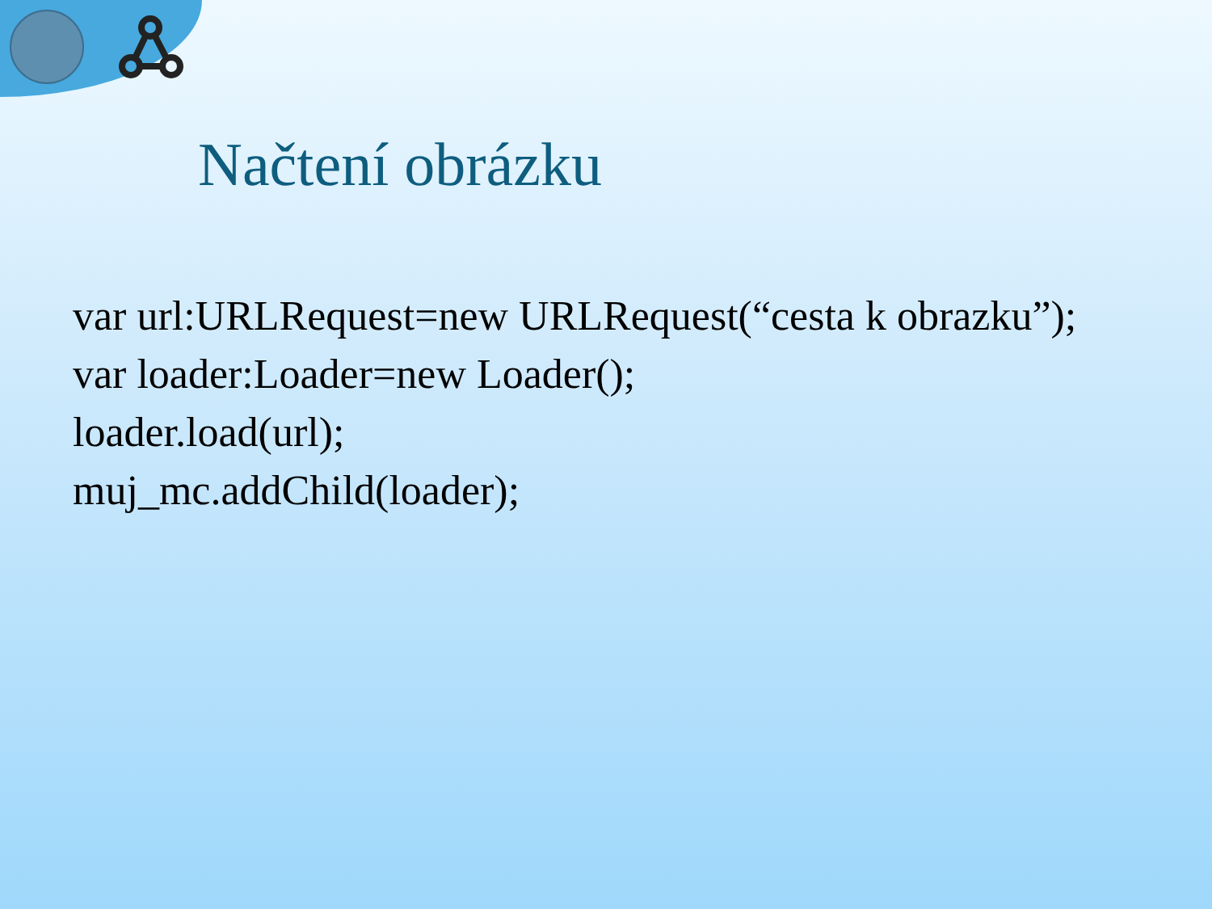Načtení obrázku
var url:URLRequest=new URLRequest(“cesta k obrazku”);
var loader:Loader=new Loader();
loader.load(url);
muj_mc.addChild(loader);